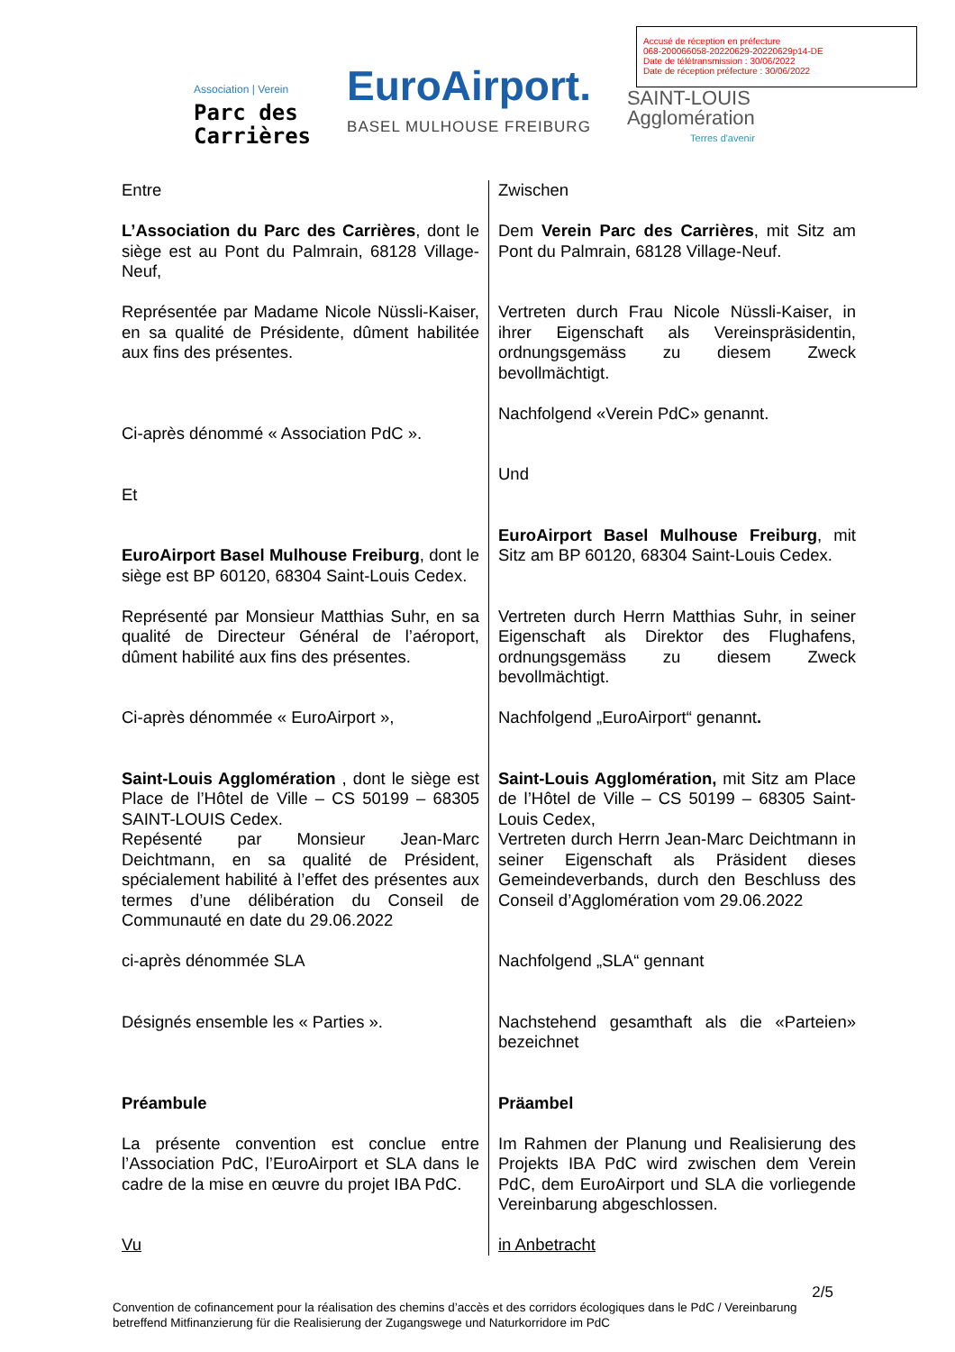Accusé de réception en préfecture
068-200066058-20220629-20220629p14-DE
Date de télétransmission : 30/06/2022
Date de réception préfecture : 30/06/2022
Association | Verein
Parc des
Carrières
EuroAirport.
BASEL MULHOUSE FREIBURG
SAINT-LOUIS
Agglomération
Terres d'avenir
Entre
L’Association du Parc des Carrières, dont le siège est au Pont du Palmrain, 68128 Village-Neuf,
Représentée par Madame Nicole Nüssli-Kaiser, en sa qualité de Présidente, dûment habilitée aux fins des présentes.
Ci-après dénommé « Association PdC ».
Et
EuroAirport Basel Mulhouse Freiburg, dont le siège est BP 60120, 68304 Saint-Louis Cedex.
Représenté par Monsieur Matthias Suhr, en sa qualité de Directeur Général de l’aéroport, dûment habilité aux fins des présentes.
Ci-après dénommée « EuroAirport »,
Saint-Louis Agglomération , dont le siège est Place de l’Hôtel de Ville – CS 50199 – 68305 SAINT-LOUIS Cedex.
Repésenté par Monsieur Jean-Marc Deichtmann, en sa qualité de Président, spécialement habilité à l’effet des présentes aux termes d’une délibération du Conseil de Communauté en date du 29.06.2022
ci-après dénommée SLA
Désignés ensemble les « Parties ».
Préambule
La présente convention est conclue entre l’Association PdC, l’EuroAirport et SLA dans le cadre de la mise en œuvre du projet IBA PdC.
Vu
Zwischen
Dem Verein Parc des Carrières, mit Sitz am Pont du Palmrain, 68128 Village-Neuf.
Vertreten durch Frau Nicole Nüssli-Kaiser, in ihrer Eigenschaft als Vereinspräsidentin, ordnungsgemäss zu diesem Zweck bevollmächtigt.
Nachfolgend «Verein PdC» genannt.
Und
EuroAirport Basel Mulhouse Freiburg, mit Sitz am BP 60120, 68304 Saint-Louis Cedex.
Vertreten durch Herrn Matthias Suhr, in seiner Eigenschaft als Direktor des Flughafens, ordnungsgemäss zu diesem Zweck bevollmächtigt.
Nachfolgend „EuroAirport“ genannt.
Saint-Louis Agglomération, mit Sitz am Place de l’Hôtel de Ville – CS 50199 – 68305 Saint-Louis Cedex,
Vertreten durch Herrn Jean-Marc Deichtmann in seiner Eigenschaft als Präsident dieses Gemeindeverbands, durch den Beschluss des Conseil d’Agglomération vom 29.06.2022
Nachfolgend „SLA“ gennant
Nachstehend gesamthaft als die «Parteien» bezeichnet
Präambel
Im Rahmen der Planung und Realisierung des Projekts IBA PdC wird zwischen dem Verein PdC, dem EuroAirport und SLA die vorliegende Vereinbarung abgeschlossen.
in Anbetracht
2/5
Convention de cofinancement pour la réalisation des chemins d’accès et des corridors écologiques dans le PdC / Vereinbarung betreffend Mitfinanzierung für die Realisierung der Zugangswege und Naturkorridore im PdC